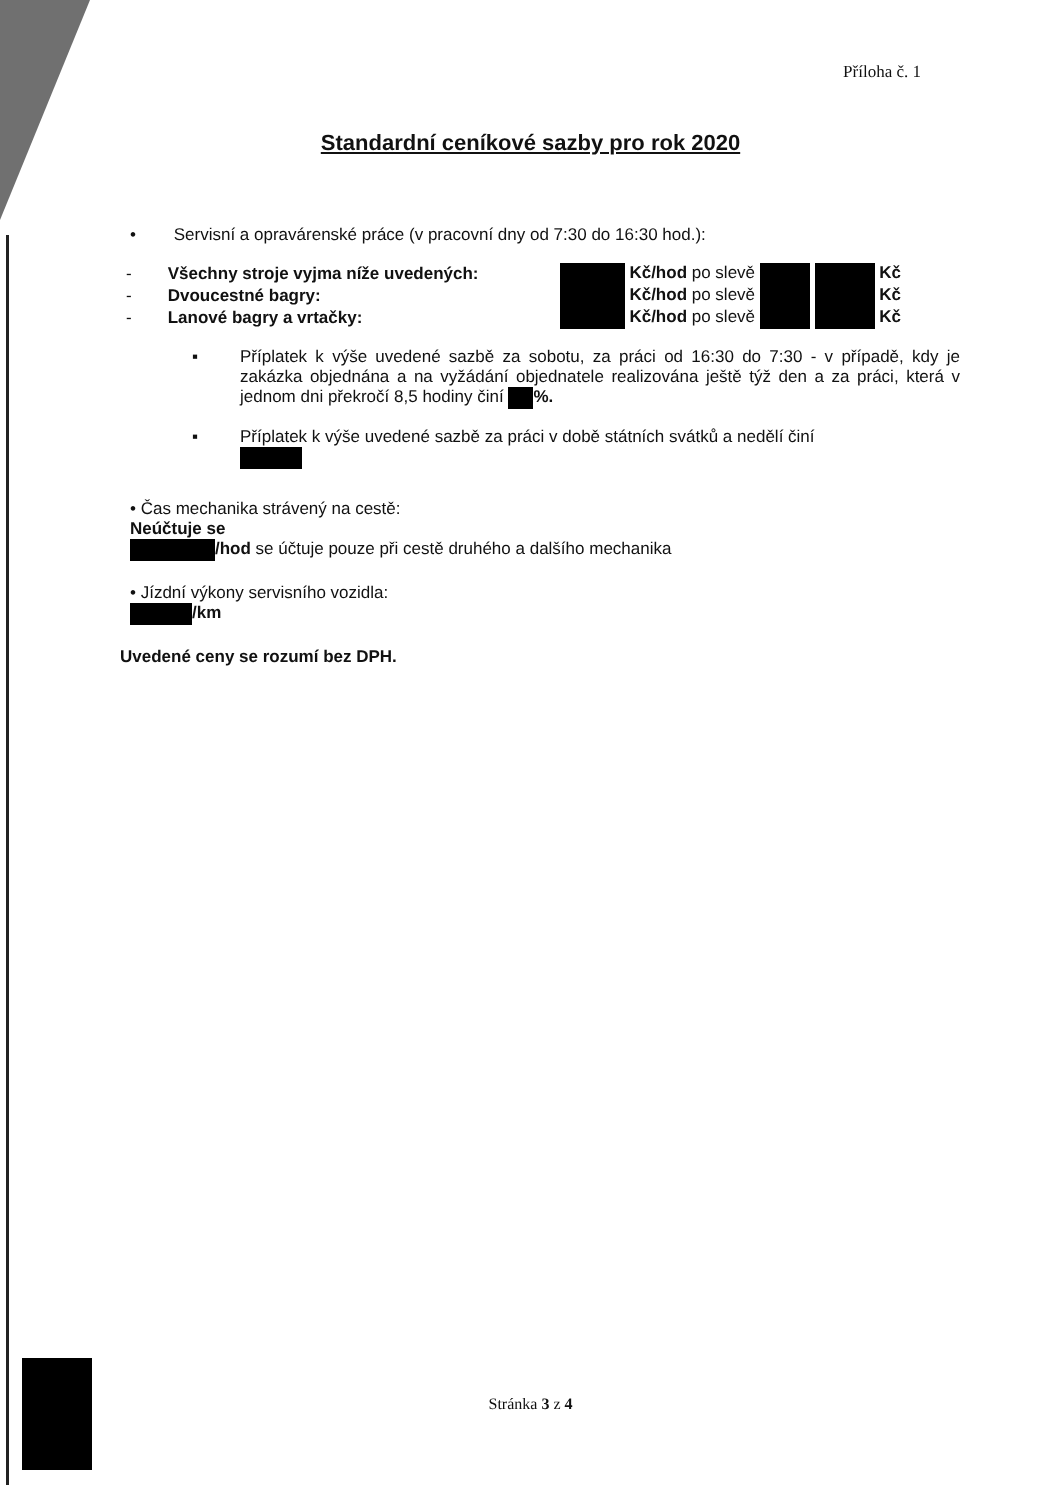Příloha č. 1
Standardní ceníkové sazby pro rok 2020
• Servisní a opravárenské práce (v pracovní dny od 7:30 do 16:30 hod.):
| - | Všechny stroje vyjma níže uvedených: | Kč/hod po slevě Kč |
| - | Dvoucestné bagry: | Kč/hod po slevě Kč |
| - | Lanové bagry a vrtačky: | Kč/hod po slevě Kč |
▪ Příplatek k výše uvedené sazbě za sobotu, za práci od 16:30 do 7:30 - v případě, kdy je zakázka objednána a na vyžádání objednatele realizována ještě týž den a za práci, která v jednom dni překročí 8,5 hodiny činí %.
▪ Příplatek k výše uvedené sazbě za práci v době státních svátků a nedělí činí
• Čas mechanika strávený na cestě:
Neúčtuje se
/hod se účtuje pouze při cestě druhého a dalšího mechanika
• Jízdní výkony servisního vozidla:
/km
Uvedené ceny se rozumí bez DPH.
Stránka 3 z 4